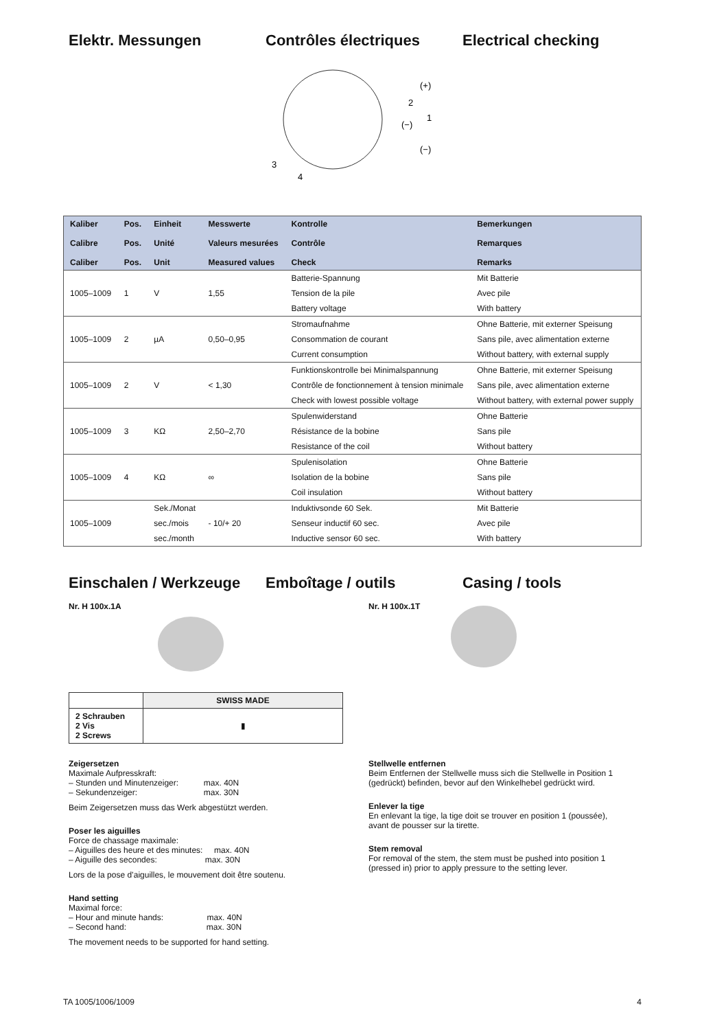Elektr. Messungen Contrôles électriques Electrical checking
(+)
2
1
(−)
(−)
3
4
| Kaliber Calibre Caliber | Pos. Pos. Pos. | Einheit Unité Unit | Messwerte Valeurs mesurées Measured values | Kontrolle Contrôle Check | Bemerkungen Remarques Remarks |
| --- | --- | --- | --- | --- | --- |
| 1005–1009 | 1 | V | 1,55 | Batterie-Spannung | Mit Batterie |
| | | | | Tension de la pile | Avec pile |
| | | | | Battery voltage | With battery |
| 1005–1009 | 2 | µA | 0,50–0,95 | Stromaufnahme | Ohne Batterie, mit externer Speisung |
| | | | | Consommation de courant | Sans pile, avec alimentation externe |
| | | | | Current consumption | Without battery, with external supply |
| 1005–1009 | 2 | V | < 1,30 | Funktionskontrolle bei Minimalspannung | Ohne Batterie, mit externer Speisung |
| | | | | Contrôle de fonctionnement à tension minimale | Sans pile, avec alimentation externe |
| | | | | Check with lowest possible voltage | Without battery, with external power supply |
| 1005–1009 | 3 | KΩ | 2,50–2,70 | Spulenwiderstand | Ohne Batterie |
| | | | | Résistance de la bobine | Sans pile |
| | | | | Resistance of the coil | Without battery |
| 1005–1009 | 4 | KΩ | ∞ | Spulenisolation | Ohne Batterie |
| | | | | Isolation de la bobine | Sans pile |
| | | | | Coil insulation | Without battery |
| 1005–1009 | | Sek./Monat | - 10/+ 20 | Induktivsonde 60 Sek. | Mit Batterie |
| | | sec./mois | | Senseur inductif 60 sec. | Avec pile |
| | | sec./month | | Inductive sensor 60 sec. | With battery |
Einschalen / Werkzeuge
Emboîtage / outils Casing / tools
Nr. H 100x.1A Nr. H 100x.1T
| | SWISS MADE |
| --- | --- |
| 2 Schrauben 2 Vis 2 Screws | ▮ |
Zeigersetzen
Maximale Aufpresskraft:
– Stunden und Minutenzeiger: max. 40N
– Sekundenzeiger: max. 30N
Beim Zeigersetzen muss das Werk abgestützt werden.
Poser les aiguilles
Force de chassage maximale:
– Aiguilles des heure et des minutes: max. 40N
– Aiguille des secondes: max. 30N
Lors de la pose d’aiguilles, le mouvement doit être soutenu.
Hand setting
Maximal force:
– Hour and minute hands: max. 40N
– Second hand: max. 30N
The movement needs to be supported for hand setting.
Stellwelle entfernen
Beim Entfernen der Stellwelle muss sich die Stellwelle in Position 1 (gedrückt) befinden, bevor auf den Winkelhebel gedrückt wird.
Enlever la tige
En enlevant la tige, la tige doit se trouver en position 1 (poussée), avant de pousser sur la tirette.
Stem removal
For removal of the stem, the stem must be pushed into position 1 (pressed in) prior to apply pressure to the setting lever.
TA 1005/1006/1009 4